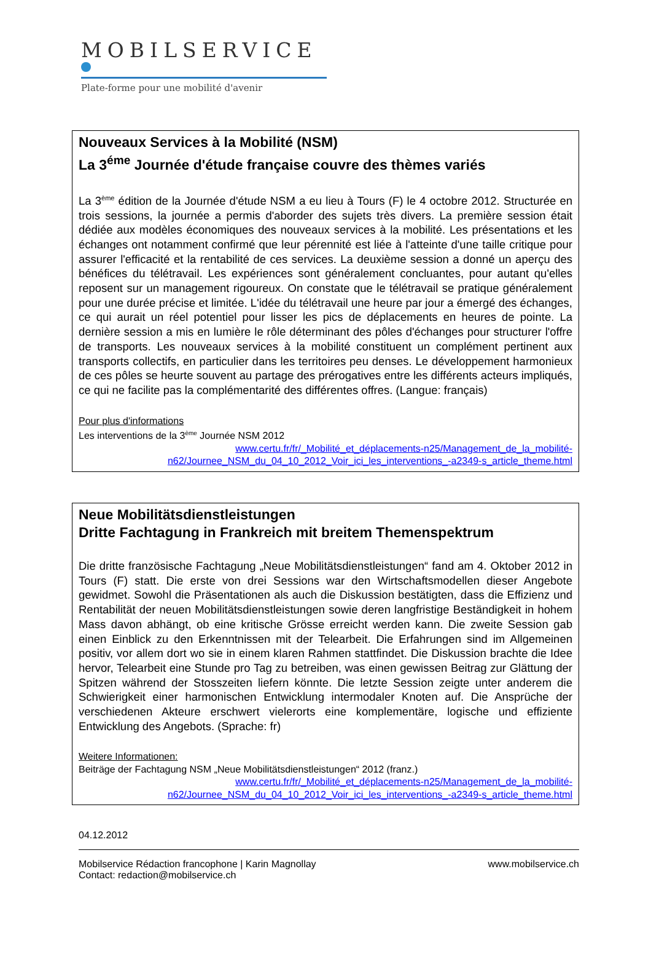MOBILSERVICE
Plate-forme pour une mobilité d'avenir
Nouveaux Services à la Mobilité (NSM)
La 3<sup>éme</sup> Journée d'étude française couvre des thèmes variés
La 3<sup>ème</sup> édition de la Journée d'étude NSM a eu lieu à Tours (F) le 4 octobre 2012. Structurée en trois sessions, la journée a permis d'aborder des sujets très divers. La première session était dédiée aux modèles économiques des nouveaux services à la mobilité. Les présentations et les échanges ont notamment confirmé que leur pérennité est liée à l'atteinte d'une taille critique pour assurer l'efficacité et la rentabilité de ces services. La deuxième session a donné un aperçu des bénéfices du télétravail. Les expériences sont généralement concluantes, pour autant qu'elles reposent sur un management rigoureux. On constate que le télétravail se pratique généralement pour une durée précise et limitée. L'idée du télétravail une heure par jour a émergé des échanges, ce qui aurait un réel potentiel pour lisser les pics de déplacements en heures de pointe. La dernière session a mis en lumière le rôle déterminant des pôles d'échanges pour structurer l'offre de transports. Les nouveaux services à la mobilité constituent un complément pertinent aux transports collectifs, en particulier dans les territoires peu denses. Le développement harmonieux de ces pôles se heurte souvent au partage des prérogatives entre les différents acteurs impliqués, ce qui ne facilite pas la complémentarité des différentes offres. (Langue: français)
Pour plus d'informations
Les interventions de la 3<sup>ème</sup> Journée NSM 2012
www.certu.fr/fr/_Mobilité_et_déplacements-n25/Management_de_la_mobilité-
n62/Journee_NSM_du_04_10_2012_Voir_ici_les_interventions_-a2349-s_article_theme.html
Neue Mobilitätsdienstleistungen
Dritte Fachtagung in Frankreich mit breitem Themenspektrum
Die dritte französische Fachtagung „Neue Mobilitätsdienstleistungen“ fand am 4. Oktober 2012 in Tours (F) statt. Die erste von drei Sessions war den Wirtschaftsmodellen dieser Angebote gewidmet. Sowohl die Präsentationen als auch die Diskussion bestätigten, dass die Effizienz und Rentabilität der neuen Mobilitätsdienstleistungen sowie deren langfristige Beständigkeit in hohem Mass davon abhängt, ob eine kritische Grösse erreicht werden kann. Die zweite Session gab einen Einblick zu den Erkenntnissen mit der Telearbeit. Die Erfahrungen sind im Allgemeinen positiv, vor allem dort wo sie in einem klaren Rahmen stattfindet. Die Diskussion brachte die Idee hervor, Telearbeit eine Stunde pro Tag zu betreiben, was einen gewissen Beitrag zur Glättung der Spitzen während der Stosszeiten liefern könnte. Die letzte Session zeigte unter anderem die Schwierigkeit einer harmonischen Entwicklung intermodaler Knoten auf. Die Ansprüche der verschiedenen Akteure erschwert vielerorts eine komplementäre, logische und effiziente Entwicklung des Angebots. (Sprache: fr)
Weitere Informationen:
Beiträge der Fachtagung NSM „Neue Mobilitätsdienstleistungen“ 2012 (franz.)
www.certu.fr/fr/_Mobilité_et_déplacements-n25/Management_de_la_mobilité-
n62/Journee_NSM_du_04_10_2012_Voir_ici_les_interventions_-a2349-s_article_theme.html
04.12.2012
Mobilservice Rédaction francophone | Karin Magnollay www.mobilservice.ch
Contact: redaction@mobilservice.ch